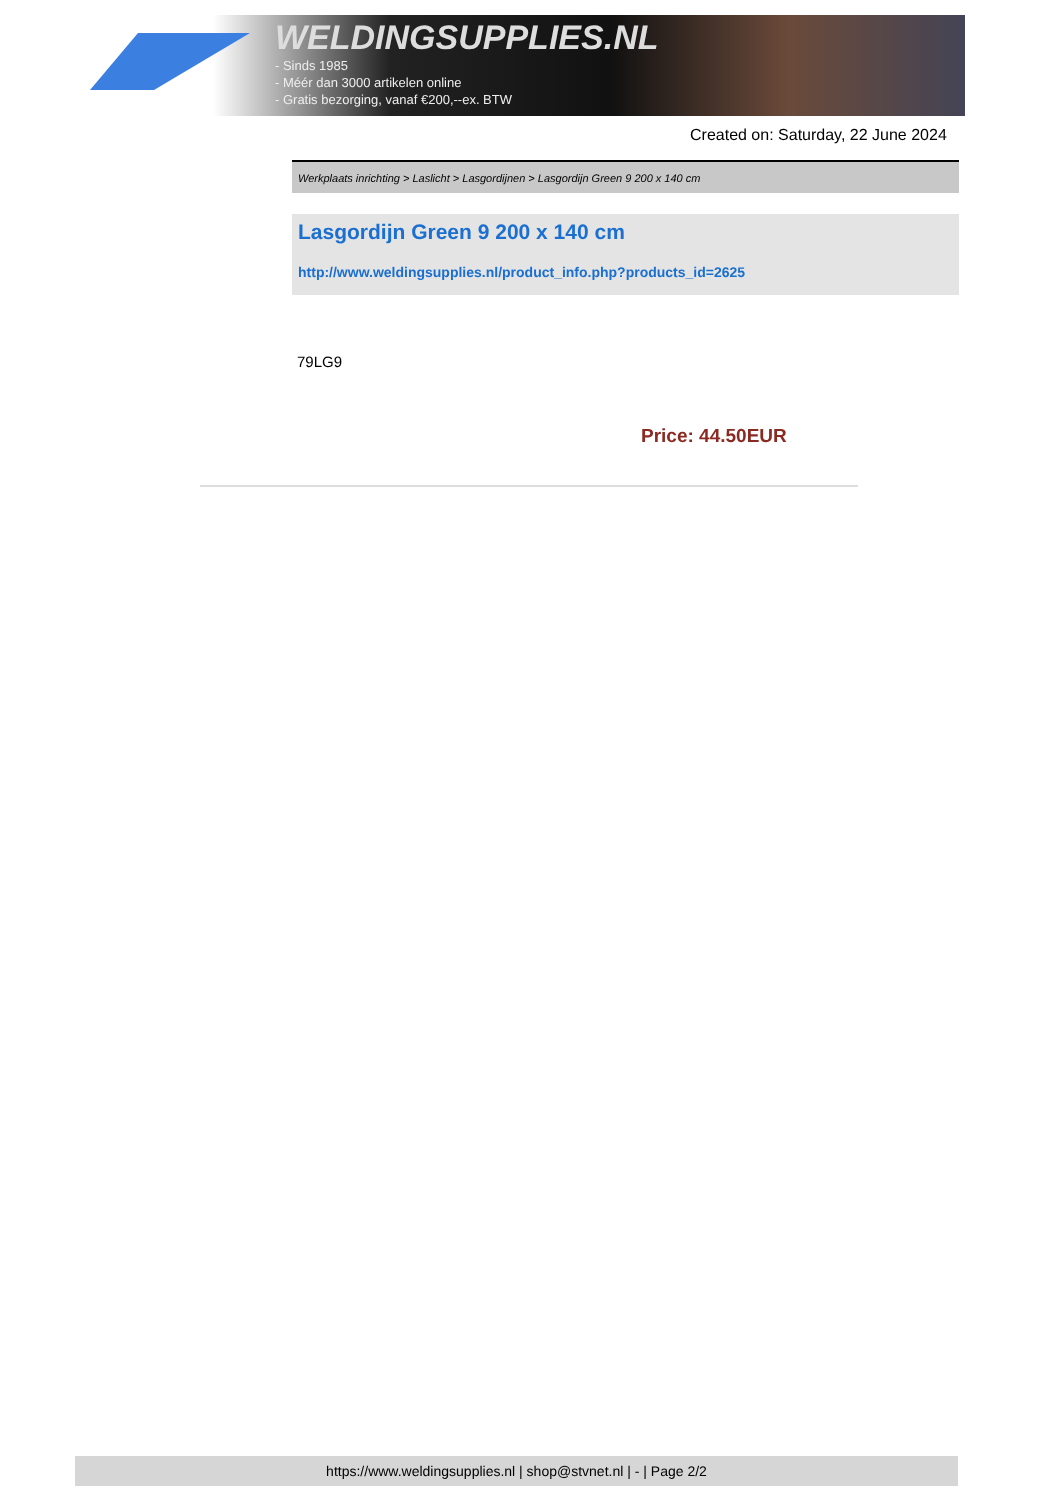WELDINGSUPPLIES.NL
- Sinds 1985
- Méér dan 3000 artikelen online
- Gratis bezorging, vanaf €200,--ex. BTW
Created on: Saturday, 22 June 2024
Werkplaats inrichting > Laslicht > Lasgordijnen > Lasgordijn Green 9 200 x 140 cm
Lasgordijn Green 9 200 x 140 cm
http://www.weldingsupplies.nl/product_info.php?products_id=2625
79LG9
Price: 44.50EUR
https://www.weldingsupplies.nl | shop@stvnet.nl | - | Page 2/2